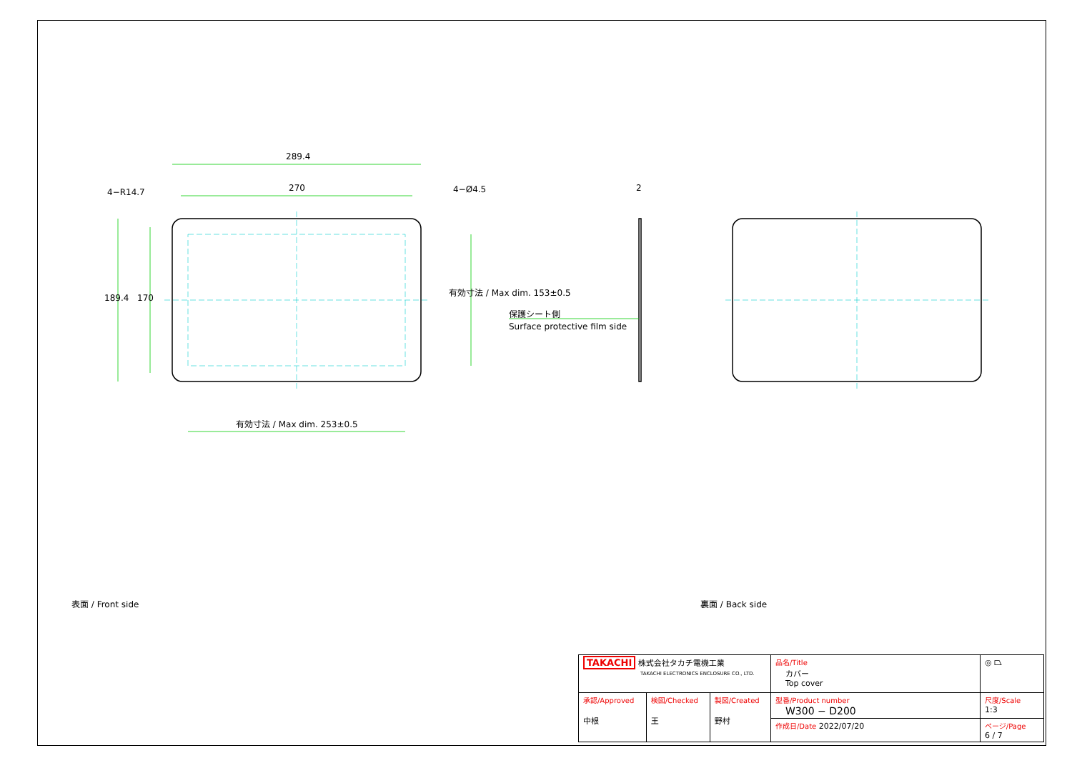289.4
270
4−R14.7 4−Ø4.5
189.4 170
有効寸法 / Max dim. 153±0.5
有効寸法 / Max dim. 253±0.5
2
保護シート側
Surface protective film side
表面 / Front side 裏面 / Back side
| TAKACHI 株式会社タカチ電機工業 TAKACHI ELECTRONICS ENCLOSURE CO., LTD. | | | 品名/Title カバー Top cover | ◎ ⏢ |
| 承認/Approved 中根 | 検図/Checked 王 | 製図/Created 野村 | 型番/Product number W300 − D200 | 尺度/Scale 1:3 |
| | | | 作成日/Date 2022/07/20 | ページ/Page 6 / 7 |